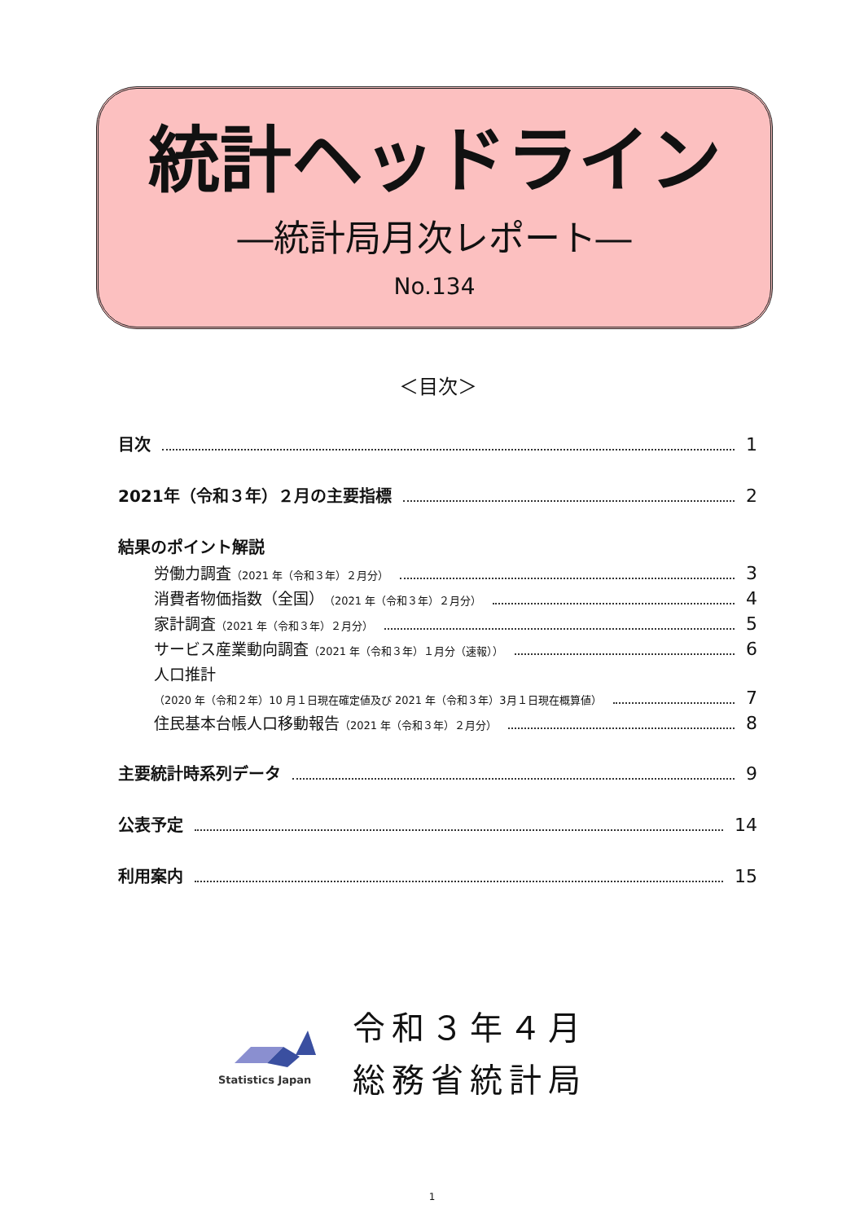統計ヘッドライン
―統計局月次レポート―
No.134
＜目次＞
目次 1
2021年（令和３年）２月の主要指標 2
結果のポイント解説
労働力調査 （2021 年（令和３年）２月分） 3
消費者物価指数（全国） （2021 年（令和３年）２月分） 4
家計調査 （2021 年（令和３年）２月分） 5
サービス産業動向調査 （2021 年（令和３年）１月分（速報）） 6
人口推計
（2020 年（令和２年）10 月１日現在確定値及び 2021 年（令和３年）3月１日現在概算値） 7
住民基本台帳人口移動報告 （2021 年（令和３年）２月分） 8
主要統計時系列データ 9
公表予定 14
利用案内 15
Statistics Japan
令和３年４月
総務省統計局
1